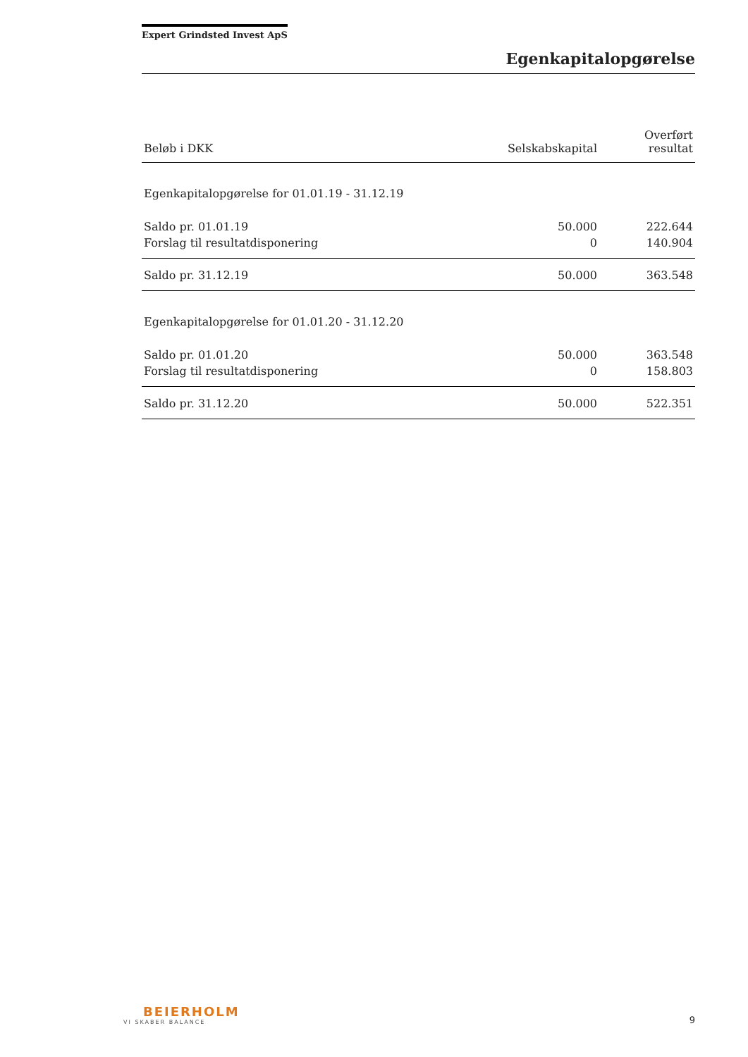Expert Grindsted Invest ApS
Egenkapitalopgørelse
| Beløb i DKK | Selskabskapital | Overført resultat |
| --- | --- | --- |
| Egenkapitalopgørelse for 01.01.19 - 31.12.19 | | |
| Saldo pr. 01.01.19 | 50.000 | 222.644 |
| Forslag til resultatdisponering | 0 | 140.904 |
| Saldo pr. 31.12.19 | 50.000 | 363.548 |
| Egenkapitalopgørelse for 01.01.20 - 31.12.20 | | |
| Saldo pr. 01.01.20 | 50.000 | 363.548 |
| Forslag til resultatdisponering | 0 | 158.803 |
| Saldo pr. 31.12.20 | 50.000 | 522.351 |
BEIERHOLM
VI SKABER BALANCE
9